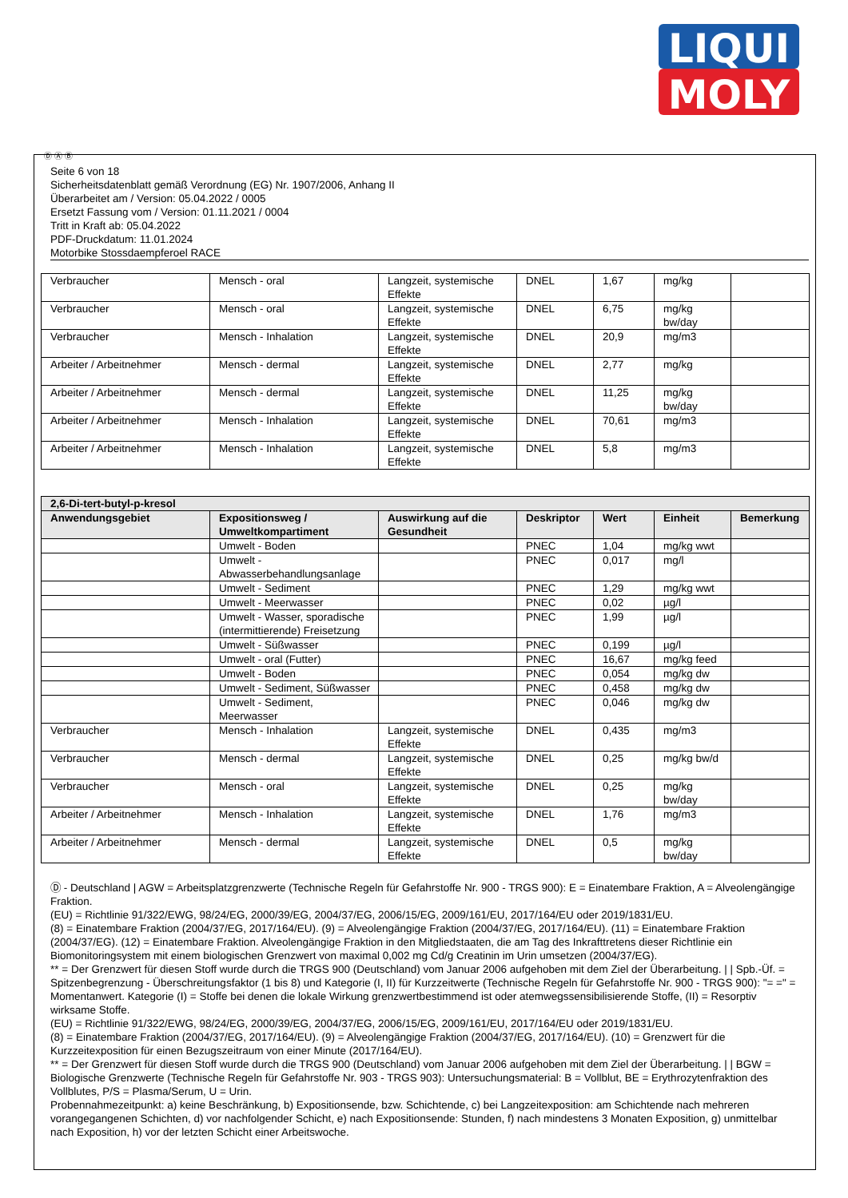LIQUI
MOLY
Ⓓ Ⓐ Ⓑ
Seite 6 von 18
Sicherheitsdatenblatt gemäß Verordnung (EG) Nr. 1907/2006, Anhang II
Überarbeitet am / Version: 05.04.2022 / 0005
Ersetzt Fassung vom / Version: 01.11.2021 / 0004
Tritt in Kraft ab: 05.04.2022
PDF-Druckdatum: 11.01.2024
Motorbike Stossdaempferoel RACE
| Verbraucher | Mensch - oral | Langzeit, systemische Effekte | DNEL | 1,67 | mg/kg | |
| Verbraucher | Mensch - oral | Langzeit, systemische Effekte | DNEL | 6,75 | mg/kg bw/day | |
| Verbraucher | Mensch - Inhalation | Langzeit, systemische Effekte | DNEL | 20,9 | mg/m3 | |
| Arbeiter / Arbeitnehmer | Mensch - dermal | Langzeit, systemische Effekte | DNEL | 2,77 | mg/kg | |
| Arbeiter / Arbeitnehmer | Mensch - dermal | Langzeit, systemische Effekte | DNEL | 11,25 | mg/kg bw/day | |
| Arbeiter / Arbeitnehmer | Mensch - Inhalation | Langzeit, systemische Effekte | DNEL | 70,61 | mg/m3 | |
| Arbeiter / Arbeitnehmer | Mensch - Inhalation | Langzeit, systemische Effekte | DNEL | 5,8 | mg/m3 | |
| 2,6-Di-tert-butyl-p-kresol | | | | | | |
| --- | --- | --- | --- | --- | --- | --- |
| Anwendungsgebiet | Expositionsweg / Umweltkompartiment | Auswirkung auf die Gesundheit | Deskriptor | Wert | Einheit | Bemerkung |
| | Umwelt - Boden | | PNEC | 1,04 | mg/kg wwt | |
| | Umwelt - Abwasserbehandlungsanlage | | PNEC | 0,017 | mg/l | |
| | Umwelt - Sediment | | PNEC | 1,29 | mg/kg wwt | |
| | Umwelt - Meerwasser | | PNEC | 0,02 | µg/l | |
| | Umwelt - Wasser, sporadische (intermittierende) Freisetzung | | PNEC | 1,99 | µg/l | |
| | Umwelt - Süßwasser | | PNEC | 0,199 | µg/l | |
| | Umwelt - oral (Futter) | | PNEC | 16,67 | mg/kg feed | |
| | Umwelt - Boden | | PNEC | 0,054 | mg/kg dw | |
| | Umwelt - Sediment, Süßwasser | | PNEC | 0,458 | mg/kg dw | |
| | Umwelt - Sediment, Meerwasser | | PNEC | 0,046 | mg/kg dw | |
| Verbraucher | Mensch - Inhalation | Langzeit, systemische Effekte | DNEL | 0,435 | mg/m3 | |
| Verbraucher | Mensch - dermal | Langzeit, systemische Effekte | DNEL | 0,25 | mg/kg bw/d | |
| Verbraucher | Mensch - oral | Langzeit, systemische Effekte | DNEL | 0,25 | mg/kg bw/day | |
| Arbeiter / Arbeitnehmer | Mensch - Inhalation | Langzeit, systemische Effekte | DNEL | 1,76 | mg/m3 | |
| Arbeiter / Arbeitnehmer | Mensch - dermal | Langzeit, systemische Effekte | DNEL | 0,5 | mg/kg bw/day | |
Ⓓ - Deutschland | AGW = Arbeitsplatzgrenzwerte (Technische Regeln für Gefahrstoffe Nr. 900 - TRGS 900): E = Einatembare Fraktion, A = Alveolengängige Fraktion.
(EU) = Richtlinie 91/322/EWG, 98/24/EG, 2000/39/EG, 2004/37/EG, 2006/15/EG, 2009/161/EU, 2017/164/EU oder 2019/1831/EU.
(8) = Einatembare Fraktion (2004/37/EG, 2017/164/EU). (9) = Alveolengängige Fraktion (2004/37/EG, 2017/164/EU). (11) = Einatembare Fraktion (2004/37/EG). (12) = Einatembare Fraktion. Alveolengängige Fraktion in den Mitgliedstaaten, die am Tag des Inkrafttretens dieser Richtlinie ein Biomonitoringsystem mit einem biologischen Grenzwert von maximal 0,002 mg Cd/g Creatinin im Urin umsetzen (2004/37/EG).
** = Der Grenzwert für diesen Stoff wurde durch die TRGS 900 (Deutschland) vom Januar 2006 aufgehoben mit dem Ziel der Überarbeitung. | | Spb.-Üf. = Spitzenbegrenzung - Überschreitungsfaktor (1 bis 8) und Kategorie (I, II) für Kurzzeitwerte (Technische Regeln für Gefahrstoffe Nr. 900 - TRGS 900): "= =" = Momentanwert. Kategorie (I) = Stoffe bei denen die lokale Wirkung grenzwertbestimmend ist oder atemwegssensibilisierende Stoffe, (II) = Resorptiv wirksame Stoffe.
(EU) = Richtlinie 91/322/EWG, 98/24/EG, 2000/39/EG, 2004/37/EG, 2006/15/EG, 2009/161/EU, 2017/164/EU oder 2019/1831/EU.
(8) = Einatembare Fraktion (2004/37/EG, 2017/164/EU). (9) = Alveolengängige Fraktion (2004/37/EG, 2017/164/EU). (10) = Grenzwert für die Kurzzeitexposition für einen Bezugszeitraum von einer Minute (2017/164/EU).
** = Der Grenzwert für diesen Stoff wurde durch die TRGS 900 (Deutschland) vom Januar 2006 aufgehoben mit dem Ziel der Überarbeitung. | | BGW = Biologische Grenzwerte (Technische Regeln für Gefahrstoffe Nr. 903 - TRGS 903): Untersuchungsmaterial: B = Vollblut, BE = Erythrozytenfraktion des Vollblutes, P/S = Plasma/Serum, U = Urin.
Probennahmezeitpunkt: a) keine Beschränkung, b) Expositionsende, bzw. Schichtende, c) bei Langzeitexposition: am Schichtende nach mehreren vorangegangenen Schichten, d) vor nachfolgender Schicht, e) nach Expositionsende: Stunden, f) nach mindestens 3 Monaten Exposition, g) unmittelbar nach Exposition, h) vor der letzten Schicht einer Arbeitswoche.